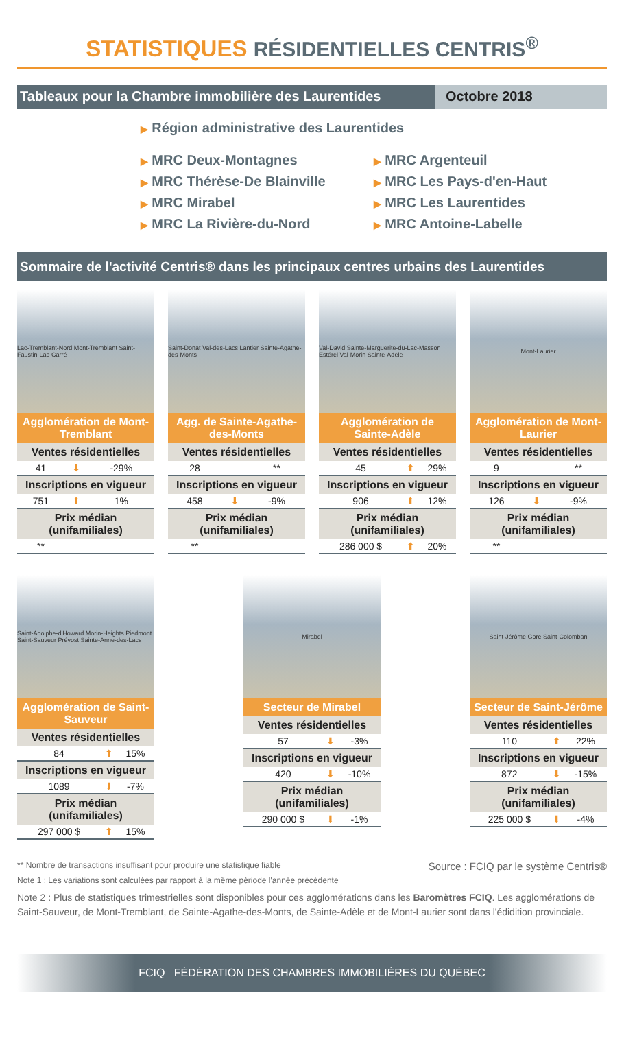STATISTIQUES RÉSIDENTIELLES CENTRIS<sup>®</sup>
Tableaux pour la Chambre immobilière des Laurentides
Octobre 2018
▶ Région administrative des Laurentides
▶ MRC Deux-Montagnes
▶ MRC Thérèse-De Blainville
▶ MRC Mirabel
▶ MRC La Rivière-du-Nord
▶ MRC Argenteuil
▶ MRC Les Pays-d'en-Haut
▶ MRC Les Laurentides
▶ MRC Antoine-Labelle
Sommaire de l'activité Centris® dans les principaux centres urbains des Laurentides
Lac-Tremblant-Nord Mont-Tremblant Saint-Faustin-Lac-Carré
| Agglomération de Mont-Tremblant | | |
| --- | --- | --- |
| Ventes résidentielles | | |
| 41 | ⬇ | -29% |
| Inscriptions en vigueur | | |
| 751 | ⬆ | 1% |
| Prix médian (unifamiliales) | | |
| ** | | |
Saint-Donat Val-des-Lacs Lantier Sainte-Agathe-des-Monts
| Agg. de Sainte-Agathe-des-Monts | | |
| --- | --- | --- |
| Ventes résidentielles | | |
| 28 | | ** |
| Inscriptions en vigueur | | |
| 458 | ⬇ | -9% |
| Prix médian (unifamiliales) | | |
| ** | | |
Val-David Sainte-Marguerite-du-Lac-Masson Estérel Val-Morin Sainte-Adèle
| Agglomération de Sainte-Adèle | | |
| --- | --- | --- |
| Ventes résidentielles | | |
| 45 | ⬆ | 29% |
| Inscriptions en vigueur | | |
| 906 | ⬆ | 12% |
| Prix médian (unifamiliales) | | |
| 286 000 $ | ⬆ | 20% |
Mont-Laurier
| Agglomération de Mont-Laurier | | |
| --- | --- | --- |
| Ventes résidentielles | | |
| 9 | | ** |
| Inscriptions en vigueur | | |
| 126 | ⬇ | -9% |
| Prix médian (unifamiliales) | | |
| ** | | |
Saint-Adolphe-d'Howard Morin-Heights Piedmont Saint-Sauveur Prévost Sainte-Anne-des-Lacs
| Agglomération de Saint-Sauveur | | |
| --- | --- | --- |
| Ventes résidentielles | | |
| 84 | ⬆ | 15% |
| Inscriptions en vigueur | | |
| 1089 | ⬇ | -7% |
| Prix médian (unifamiliales) | | |
| 297 000 $ | ⬆ | 15% |
Mirabel
| Secteur de Mirabel | | |
| --- | --- | --- |
| Ventes résidentielles | | |
| 57 | ⬇ | -3% |
| Inscriptions en vigueur | | |
| 420 | ⬇ | -10% |
| Prix médian (unifamiliales) | | |
| 290 000 $ | ⬇ | -1% |
Saint-Jérôme Gore Saint-Colomban
| Secteur de Saint-Jérôme | | |
| --- | --- | --- |
| Ventes résidentielles | | |
| 110 | ⬆ | 22% |
| Inscriptions en vigueur | | |
| 872 | ⬇ | -15% |
| Prix médian (unifamiliales) | | |
| 225 000 $ | ⬇ | -4% |
** Nombre de transactions insuffisant pour produire une statistique fiable Source : FCIQ par le système Centris®
Note 1 : Les variations sont calculées par rapport à la même période l'année précédente
Note 2 : Plus de statistiques trimestrielles sont disponibles pour ces agglomérations dans les Baromètres FCIQ. Les agglomérations de Saint-Sauveur, de Mont-Tremblant, de Sainte-Agathe-des-Monts, de Sainte-Adèle et de Mont-Laurier sont dans l'édidition provinciale.
FCIQ FÉDÉRATION DES CHAMBRES IMMOBILIÈRES DU QUÉBEC